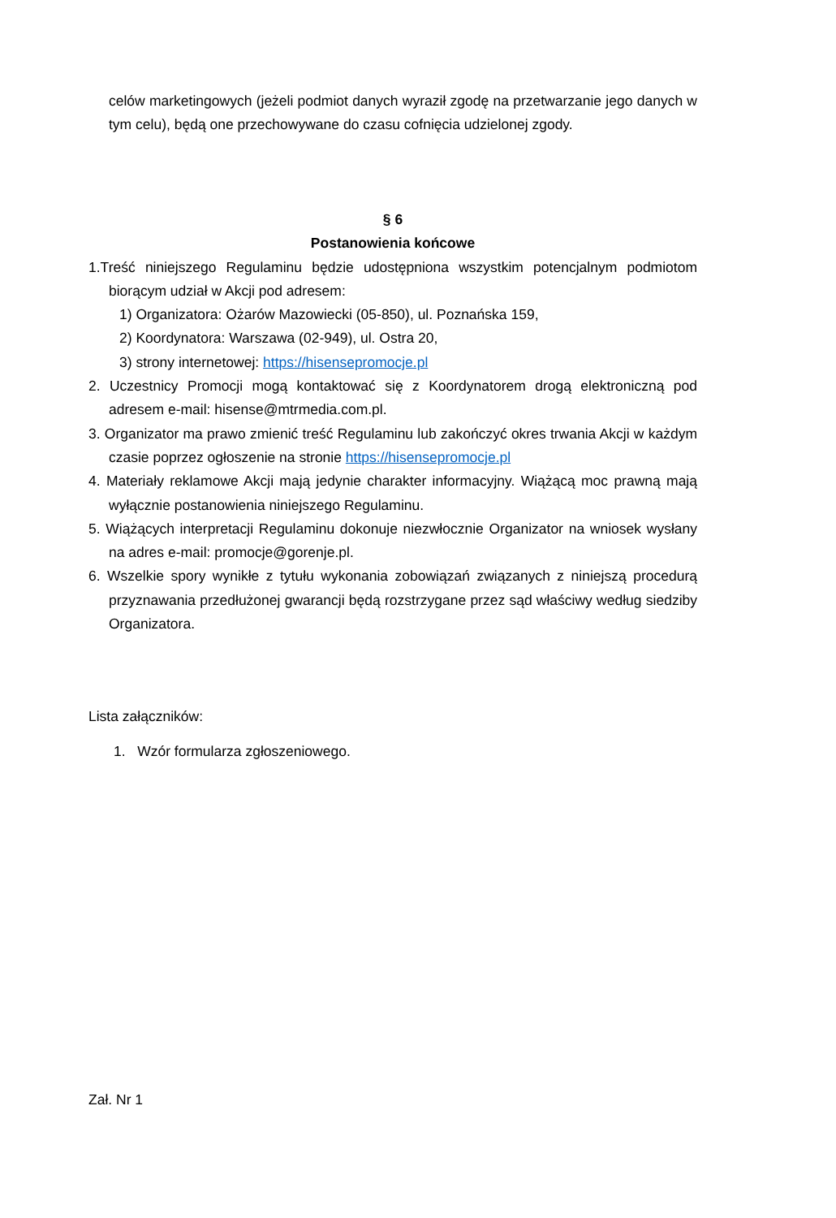celów marketingowych (jeżeli podmiot danych wyraził zgodę na przetwarzanie jego danych w tym celu), będą one przechowywane do czasu cofnięcia udzielonej zgody.
§ 6
Postanowienia końcowe
1.Treść niniejszego Regulaminu będzie udostępniona wszystkim potencjalnym podmiotom biorącym udział w Akcji pod adresem:
1) Organizatora: Ożarów Mazowiecki (05-850), ul. Poznańska 159,
2) Koordynatora: Warszawa (02-949), ul. Ostra 20,
3) strony internetowej: https://hisensepromocje.pl
2. Uczestnicy Promocji mogą kontaktować się z Koordynatorem drogą elektroniczną pod adresem e-mail: hisense@mtrmedia.com.pl.
3. Organizator ma prawo zmienić treść Regulaminu lub zakończyć okres trwania Akcji w każdym czasie poprzez ogłoszenie na stronie https://hisensepromocje.pl
4. Materiały reklamowe Akcji mają jedynie charakter informacyjny. Wiążącą moc prawną mają wyłącznie postanowienia niniejszego Regulaminu.
5. Wiążących interpretacji Regulaminu dokonuje niezwłocznie Organizator na wniosek wysłany na adres e-mail: promocje@gorenje.pl.
6. Wszelkie spory wynikłe z tytułu wykonania zobowiązań związanych z niniejszą procedurą przyznawania przedłużonej gwarancji będą rozstrzygane przez sąd właściwy według siedziby Organizatora.
Lista załączników:
1. Wzór formularza zgłoszeniowego.
Zał. Nr 1